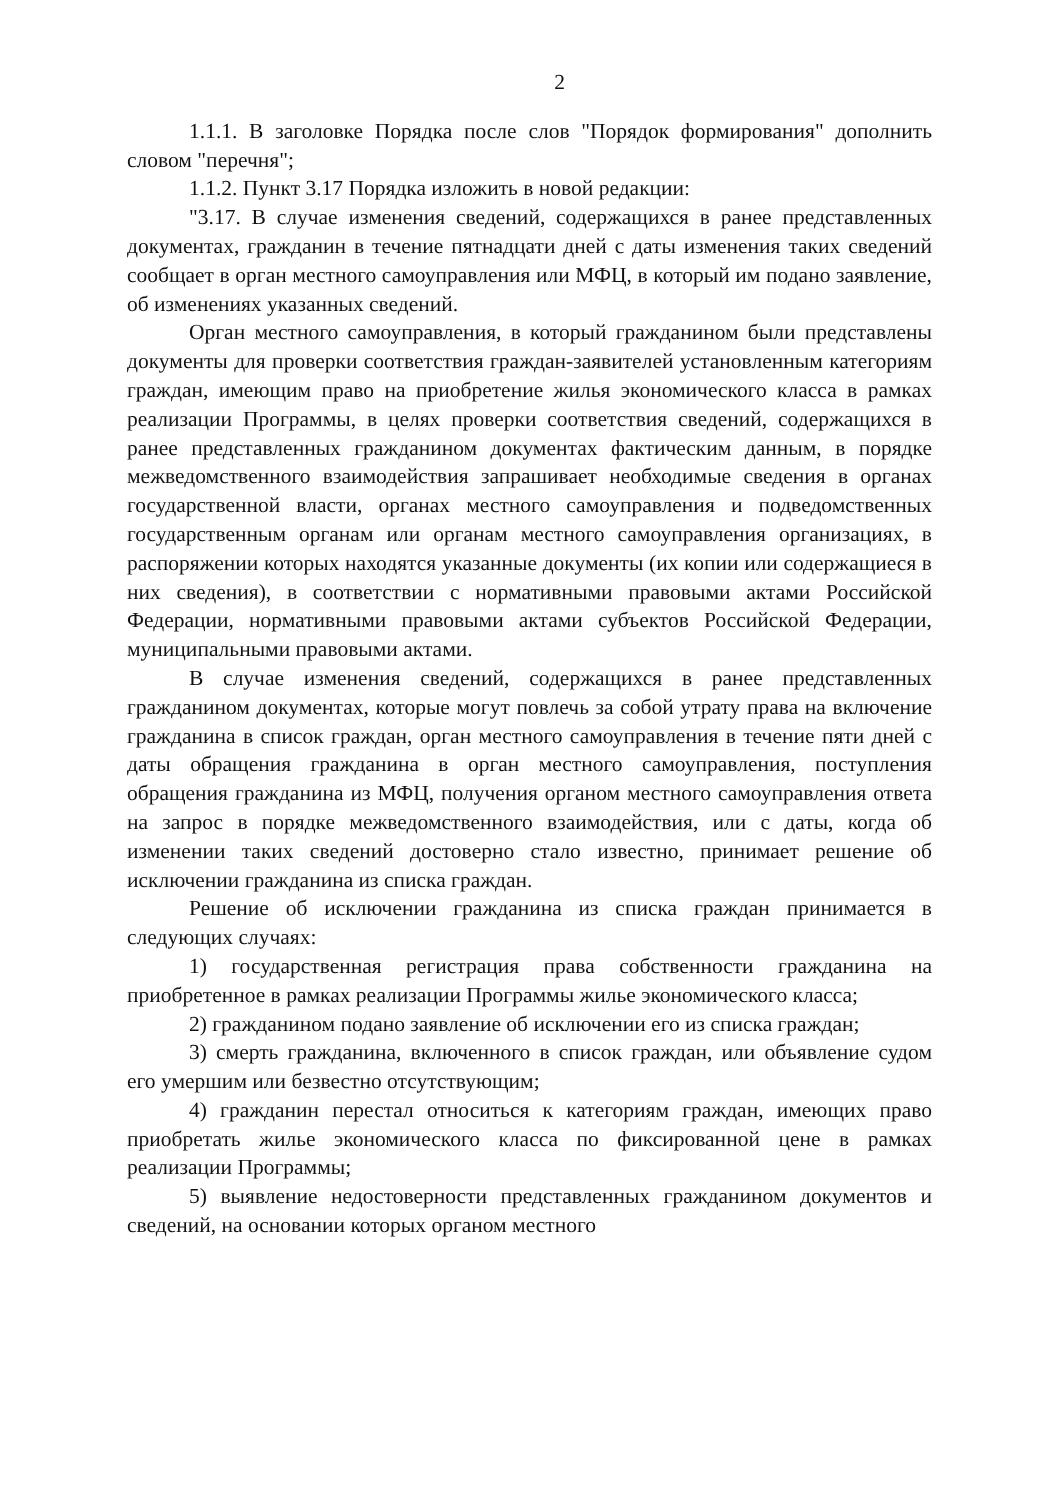2
1.1.1. В заголовке Порядка после слов "Порядок формирования" дополнить словом "перечня";
1.1.2. Пункт 3.17 Порядка изложить в новой редакции:
"3.17. В случае изменения сведений, содержащихся в ранее представленных документах, гражданин в течение пятнадцати дней с даты изменения таких сведений сообщает в орган местного самоуправления или МФЦ, в который им подано заявление, об изменениях указанных сведений.
Орган местного самоуправления, в который гражданином были представлены документы для проверки соответствия граждан-заявителей установленным категориям граждан, имеющим право на приобретение жилья экономического класса в рамках реализации Программы, в целях проверки соответствия сведений, содержащихся в ранее представленных гражданином документах фактическим данным, в порядке межведомственного взаимодействия запрашивает необходимые сведения в органах государственной власти, органах местного самоуправления и подведомственных государственным органам или органам местного самоуправления организациях, в распоряжении которых находятся указанные документы (их копии или содержащиеся в них сведения), в соответствии с нормативными правовыми актами Российской Федерации, нормативными правовыми актами субъектов Российской Федерации, муниципальными правовыми актами.
В случае изменения сведений, содержащихся в ранее представленных гражданином документах, которые могут повлечь за собой утрату права на включение гражданина в список граждан, орган местного самоуправления в течение пяти дней с даты обращения гражданина в орган местного самоуправления, поступления обращения гражданина из МФЦ, получения органом местного самоуправления ответа на запрос в порядке межведомственного взаимодействия, или с даты, когда об изменении таких сведений достоверно стало известно, принимает решение об исключении гражданина из списка граждан.
Решение об исключении гражданина из списка граждан принимается в следующих случаях:
1) государственная регистрация права собственности гражданина на приобретенное в рамках реализации Программы жилье экономического класса;
2) гражданином подано заявление об исключении его из списка граждан;
3) смерть гражданина, включенного в список граждан, или объявление судом его умершим или безвестно отсутствующим;
4) гражданин перестал относиться к категориям граждан, имеющих право приобретать жилье экономического класса по фиксированной цене в рамках реализации Программы;
5) выявление недостоверности представленных гражданином документов и сведений, на основании которых органом местного